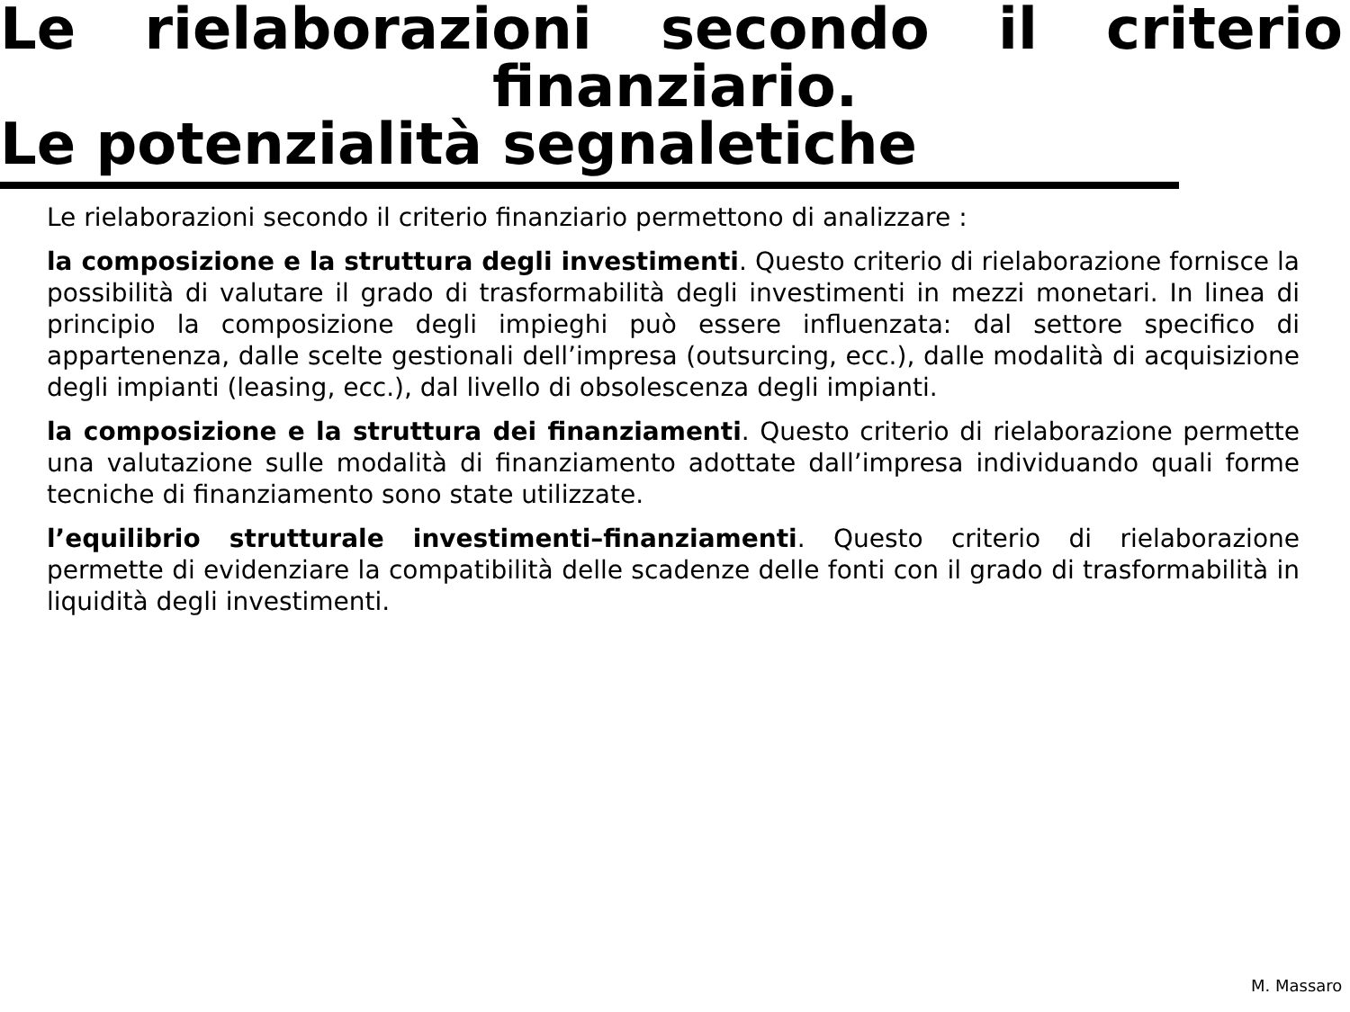Le rielaborazioni secondo il criterio
finanziario.
Le potenzialità segnaletiche
Le rielaborazioni secondo il criterio finanziario permettono di analizzare :
la composizione e la struttura degli investimenti. Questo criterio di rielaborazione fornisce la possibilità di valutare il grado di trasformabilità degli investimenti in mezzi monetari. In linea di principio la composizione degli impieghi può essere influenzata: dal settore specifico di appartenenza, dalle scelte gestionali dell’impresa (outsurcing, ecc.), dalle modalità di acquisizione degli impianti (leasing, ecc.), dal livello di obsolescenza degli impianti.
la composizione e la struttura dei finanziamenti. Questo criterio di rielaborazione permette una valutazione sulle modalità di finanziamento adottate dall’impresa individuando quali forme tecniche di finanziamento sono state utilizzate.
l’equilibrio strutturale investimenti–finanziamenti. Questo criterio di rielaborazione permette di evidenziare la compatibilità delle scadenze delle fonti con il grado di trasformabilità in liquidità degli investimenti.
M. Massaro